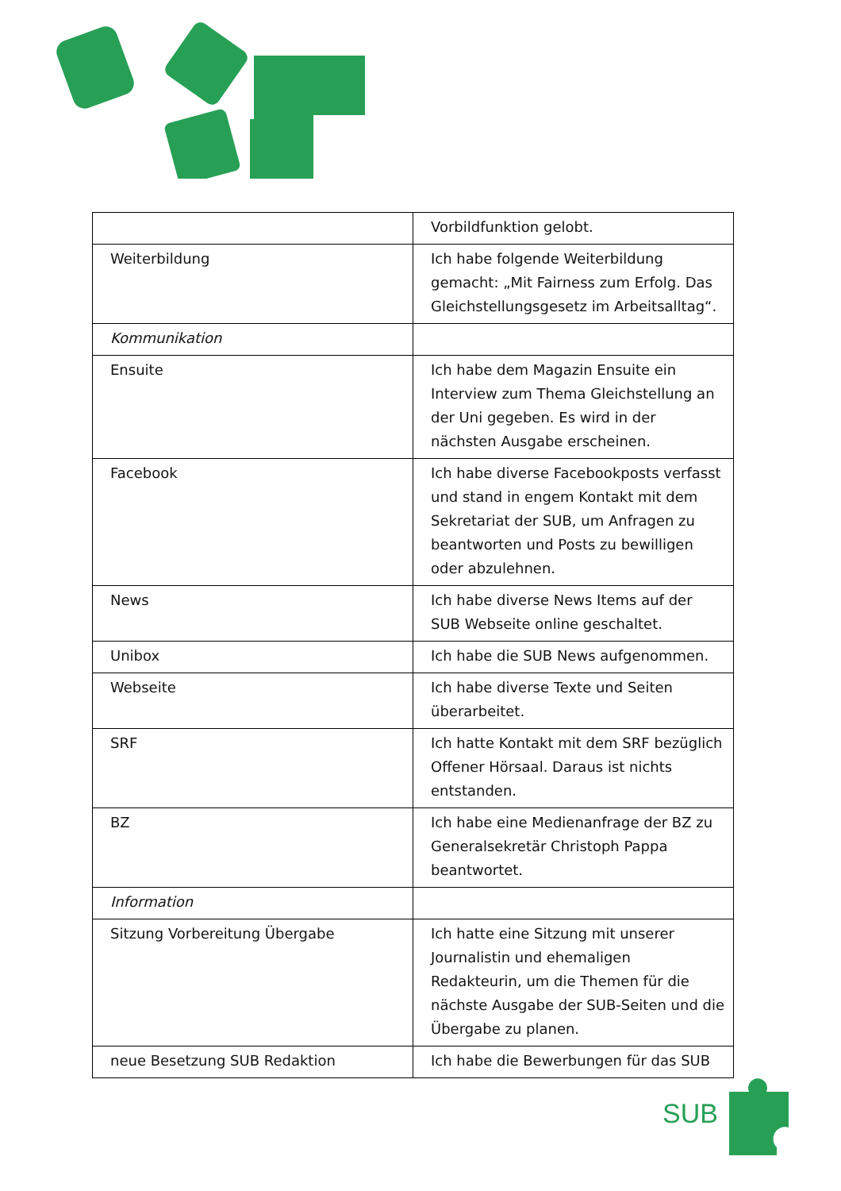| | Vorbildfunktion gelobt. |
| Weiterbildung | Ich habe folgende Weiterbildung gemacht: „Mit Fairness zum Erfolg. Das Gleichstellungsgesetz im Arbeitsalltag“. |
| Kommunikation | |
| Ensuite | Ich habe dem Magazin Ensuite ein Interview zum Thema Gleichstellung an der Uni gegeben. Es wird in der nächsten Ausgabe erscheinen. |
| Facebook | Ich habe diverse Facebookposts verfasst und stand in engem Kontakt mit dem Sekretariat der SUB, um Anfragen zu beantworten und Posts zu bewilligen oder abzulehnen. |
| News | Ich habe diverse News Items auf der SUB Webseite online geschaltet. |
| Unibox | Ich habe die SUB News aufgenommen. |
| Webseite | Ich habe diverse Texte und Seiten überarbeitet. |
| SRF | Ich hatte Kontakt mit dem SRF bezüglich Offener Hörsaal. Daraus ist nichts entstanden. |
| BZ | Ich habe eine Medienanfrage der BZ zu Generalsekretär Christoph Pappa beantwortet. |
| Information | |
| Sitzung Vorbereitung Übergabe | Ich hatte eine Sitzung mit unserer Journalistin und ehemaligen Redakteurin, um die Themen für die nächste Ausgabe der SUB-Seiten und die Übergabe zu planen. |
| neue Besetzung SUB Redaktion | Ich habe die Bewerbungen für das SUB |
SUB